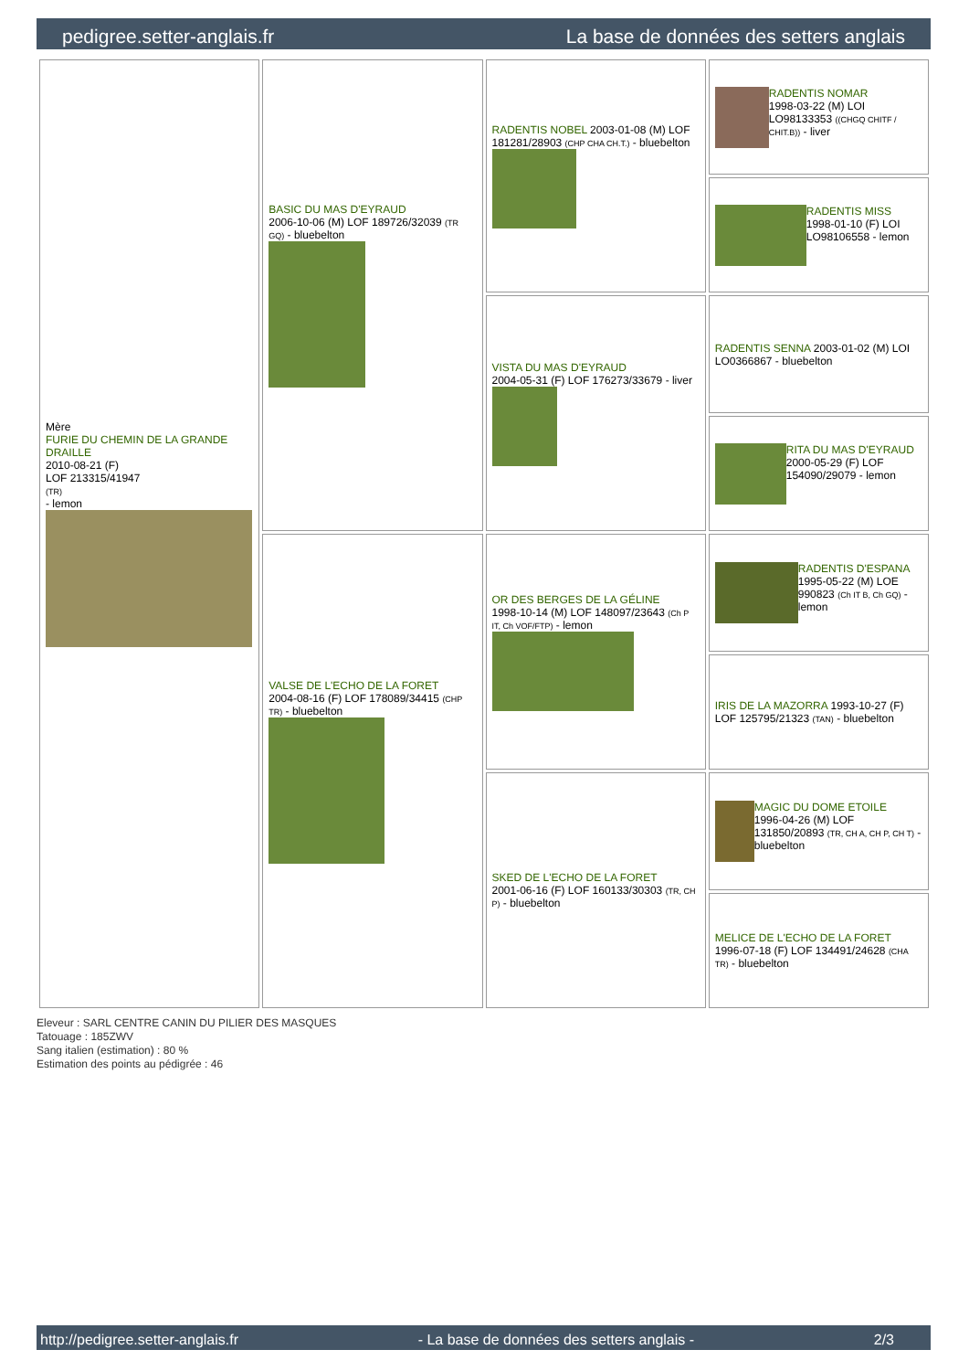pedigree.setter-anglais.fr La base de données des setters anglais
| Mère FURIE DU CHEMIN DE LA GRANDE DRAILLE 2010-08-21 (F) LOF 213315/41947 (TR) - lemon | BASIC DU MAS D'EYRAUD 2006-10-06 (M) LOF 189726/32039 (TR GQ) - bluebelton | RADENTIS NOBEL 2003-01-08 (M) LOF 181281/28903 (CHP CHA CH.T.) - bluebelton | RADENTIS NOMAR 1998-03-22 (M) LOI LO98133353 ((CHGQ CHITF / CHIT.B)) - liver |
| | | | RADENTIS MISS 1998-01-10 (F) LOI LO98106558 - lemon |
| | | VISTA DU MAS D'EYRAUD 2004-05-31 (F) LOF 176273/33679 - liver | RADENTIS SENNA 2003-01-02 (M) LOI LO0366867 - bluebelton |
| | | | RITA DU MAS D'EYRAUD 2000-05-29 (F) LOF 154090/29079 - lemon |
| | VALSE DE L'ECHO DE LA FORET 2004-08-16 (F) LOF 178089/34415 (CHP TR) - bluebelton | OR DES BERGES DE LA GÉLINE 1998-10-14 (M) LOF 148097/23643 (Ch P IT, Ch VOF/FTP) - lemon | RADENTIS D'ESPANA 1995-05-22 (M) LOE 990823 (Ch IT B, Ch GQ) - lemon |
| | | | IRIS DE LA MAZORRA 1993-10-27 (F) LOF 125795/21323 (TAN) - bluebelton |
| | | SKED DE L'ECHO DE LA FORET 2001-06-16 (F) LOF 160133/30303 (TR, CH P) - bluebelton | MAGIC DU DOME ETOILE 1996-04-26 (M) LOF 131850/20893 (TR, CH A, CH P, CH T) - bluebelton |
| | | | MELICE DE L'ECHO DE LA FORET 1996-07-18 (F) LOF 134491/24628 (CHA TR) - bluebelton |
Eleveur : SARL CENTRE CANIN DU PILIER DES MASQUES
Tatouage : 185ZWV
Sang italien (estimation) : 80 %
Estimation des points au pédigrée : 46
http://pedigree.setter-anglais.fr - La base de données des setters anglais - 2/3